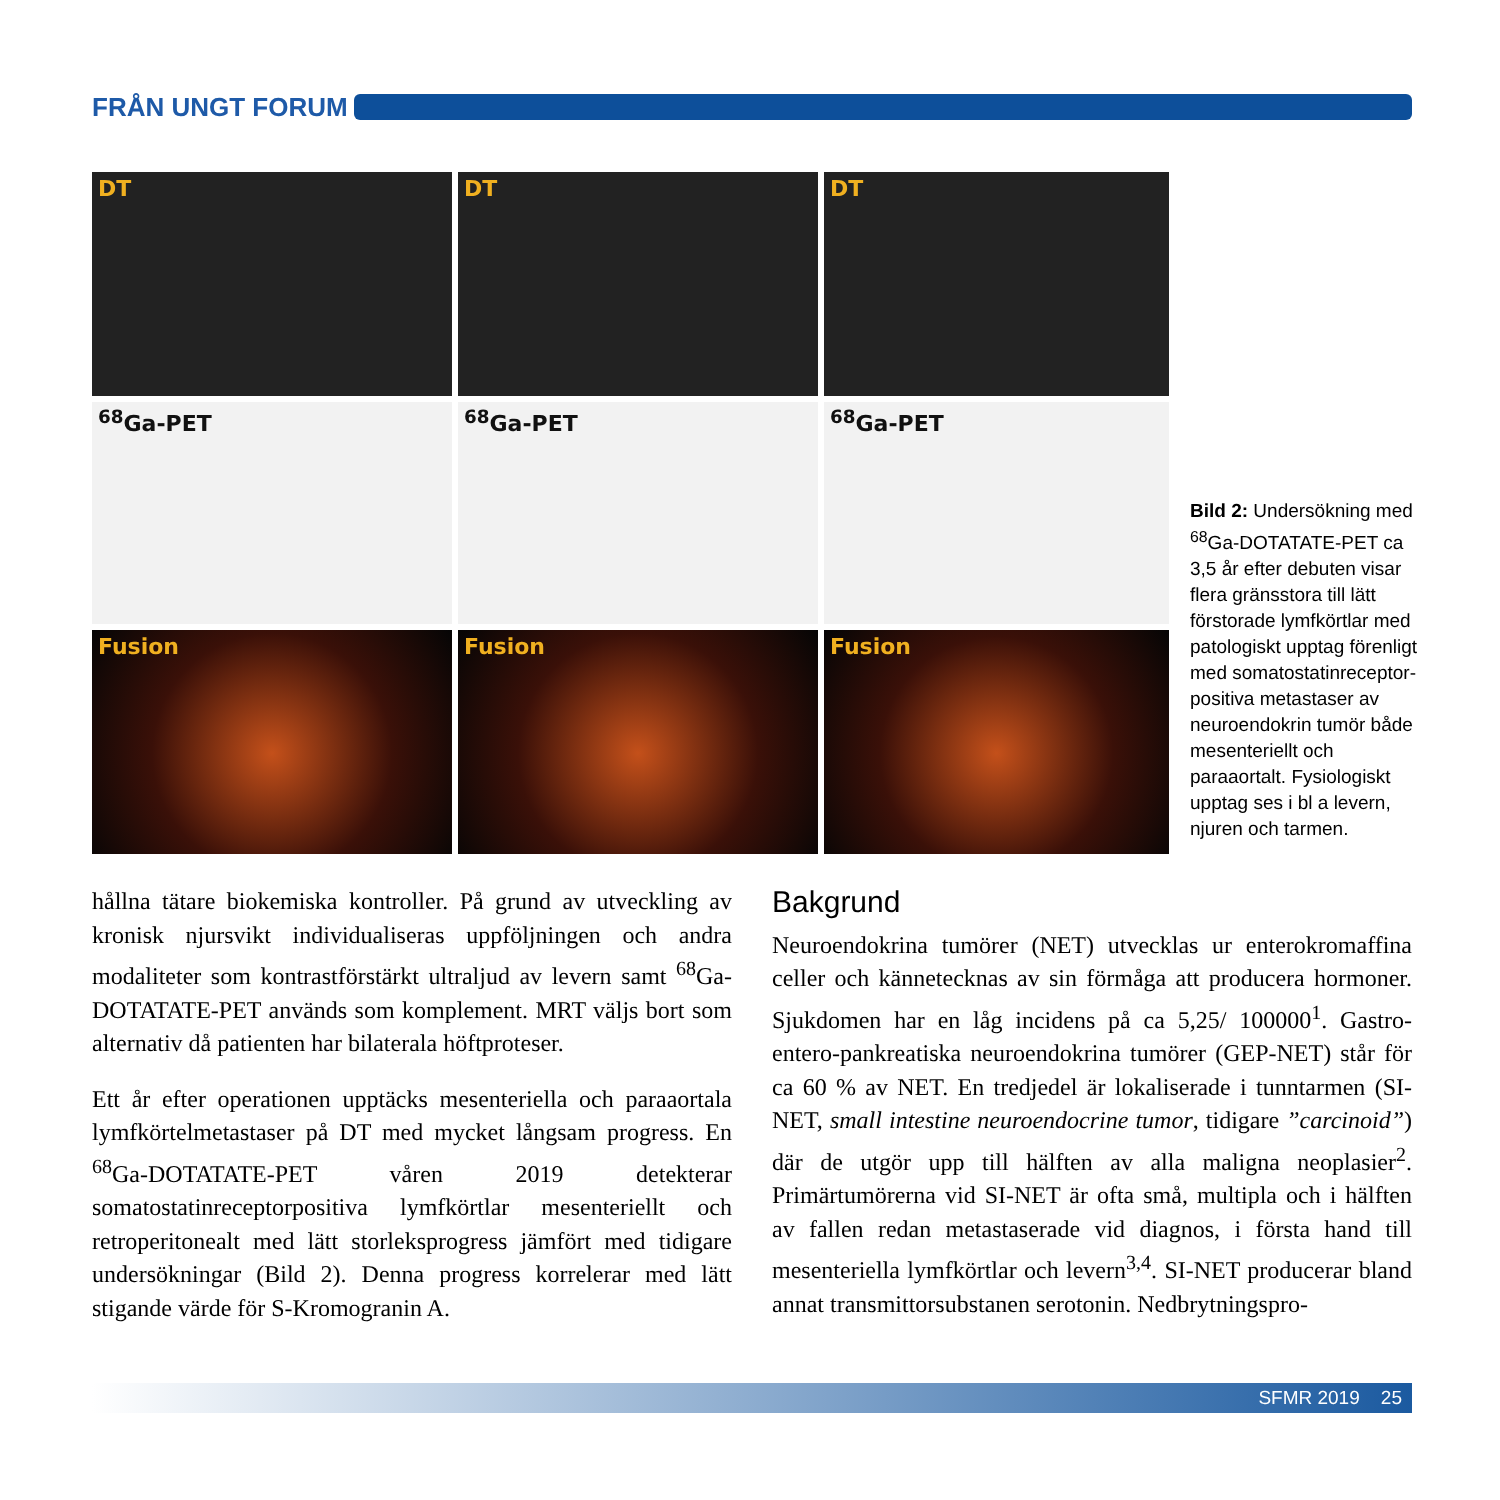FRÅN UNGT FORUM
DT
DT
DT
<sup>68</sup>Ga-PET
<sup>68</sup>Ga-PET
<sup>68</sup>Ga-PET
Fusion
Fusion
Fusion
Bild 2: Undersökning med <sup>68</sup>Ga-DOTATATE-PET ca 3,5 år efter debuten visar flera gränsstora till lätt förstorade lymf­körtlar med patologiskt upptag förenligt med somatostatinreceptor­positiva metastaser av neuroendokrin tumör både mesenteriellt och paraaortalt. Fysiologiskt upptag ses i bl a levern, njuren och tarmen.
hållna tätare biokemiska kontroller. På grund av utveckling av kronisk njursvikt individualiseras uppföljningen och andra modaliteter som kontrastförstärkt ultraljud av levern samt <sup>68</sup>Ga-DOTATATE-PET används som komplement. MRT väljs bort som alternativ då patienten har bilaterala höftproteser.
Ett år efter operationen upptäcks mesenteriella och paraaortala lymfkörtelmetastaser på DT med mycket långsam progress. En <sup>68</sup>Ga-DOTATATE-PET våren 2019 detekterar somatostatinreceptorpositiva lymfkörtlar mesenteriellt och retroperitonealt med lätt storleksprogress jämfört med tidigare undersökningar (Bild 2). Denna progress korrelerar med lätt stigande värde för S-Kromogranin A.
Bakgrund
Neuroendokrina tumörer (NET) utvecklas ur enterokromaffina celler och kännetecknas av sin förmåga att producera hormoner. Sjukdomen har en låg incidens på ca 5,25/ 100000<sup>1</sup>. Gastro-entero-pankreatiska neuroendokrina tumörer (GEP-NET) står för ca 60 % av NET. En tredjedel är lokaliserade i tunntarmen (SI-NET, small intestine neuroendocrine tumor, tidigare ”carcinoid”) där de utgör upp till hälften av alla maligna neoplasier<sup>2</sup>. Primärtumörerna vid SI-NET är ofta små, multipla och i hälften av fallen redan metastaserade vid diagnos, i första hand till mesenteriella lymfkörtlar och levern<sup>3,4</sup>. SI-NET producerar bland annat transmittorsubstanen serotonin. Nedbrytningspro-
SFMR 2019 25